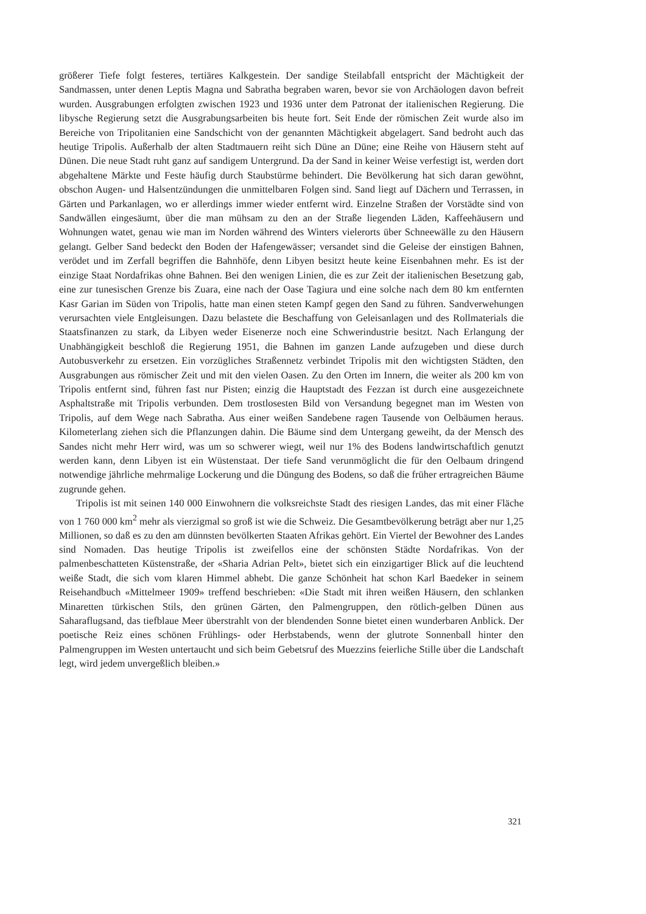größerer Tiefe folgt festeres, tertiäres Kalkgestein. Der sandige Steilabfall entspricht der Mächtigkeit der Sandmassen, unter denen Leptis Magna und Sabratha begraben waren, bevor sie von Archäologen davon befreit wurden. Ausgrabungen erfolgten zwischen 1923 und 1936 unter dem Patronat der italienischen Regierung. Die libysche Regierung setzt die Ausgrabungsarbeiten bis heute fort. Seit Ende der römischen Zeit wurde also im Bereiche von Tripolitanien eine Sandschicht von der genannten Mächtigkeit abgelagert. Sand bedroht auch das heutige Tripolis. Außerhalb der alten Stadtmauern reiht sich Düne an Düne; eine Reihe von Häusern steht auf Dünen. Die neue Stadt ruht ganz auf sandigem Untergrund. Da der Sand in keiner Weise verfestigt ist, werden dort abgehaltene Märkte und Feste häufig durch Staubstürme behindert. Die Bevölkerung hat sich daran gewöhnt, obschon Augen- und Halsentzündungen die unmittelbaren Folgen sind. Sand liegt auf Dächern und Terrassen, in Gärten und Parkanlagen, wo er allerdings immer wieder entfernt wird. Einzelne Straßen der Vorstädte sind von Sandwällen eingesäumt, über die man mühsam zu den an der Straße liegenden Läden, Kaffeehäusern und Wohnungen watet, genau wie man im Norden während des Winters vielerorts über Schneewälle zu den Häusern gelangt. Gelber Sand bedeckt den Boden der Hafengewässer; versandet sind die Geleise der einstigen Bahnen, verödet und im Zerfall begriffen die Bahnhöfe, denn Libyen besitzt heute keine Eisenbahnen mehr. Es ist der einzige Staat Nordafrikas ohne Bahnen. Bei den wenigen Linien, die es zur Zeit der italienischen Besetzung gab, eine zur tunesischen Grenze bis Zuara, eine nach der Oase Tagiura und eine solche nach dem 80 km entfernten Kasr Garian im Süden von Tripolis, hatte man einen steten Kampf gegen den Sand zu führen. Sandverwehungen verursachten viele Entgleisungen. Dazu belastete die Beschaffung von Geleisanlagen und des Rollmaterials die Staatsfinanzen zu stark, da Libyen weder Eisenerze noch eine Schwerindustrie besitzt. Nach Erlangung der Unabhängigkeit beschloß die Regierung 1951, die Bahnen im ganzen Lande aufzugeben und diese durch Autobusverkehr zu ersetzen. Ein vorzügliches Straßennetz verbindet Tripolis mit den wichtigsten Städten, den Ausgrabungen aus römischer Zeit und mit den vielen Oasen. Zu den Orten im Innern, die weiter als 200 km von Tripolis entfernt sind, führen fast nur Pisten; einzig die Hauptstadt des Fezzan ist durch eine ausgezeichnete Asphaltstraße mit Tripolis verbunden. Dem trostlosesten Bild von Versandung begegnet man im Westen von Tripolis, auf dem Wege nach Sabratha. Aus einer weißen Sandebene ragen Tausende von Oelbäumen heraus. Kilometerlang ziehen sich die Pflanzungen dahin. Die Bäume sind dem Untergang geweiht, da der Mensch des Sandes nicht mehr Herr wird, was um so schwerer wiegt, weil nur 1% des Bodens landwirtschaftlich genutzt werden kann, denn Libyen ist ein Wüstenstaat. Der tiefe Sand verunmöglicht die für den Oelbaum dringend notwendige jährliche mehrmalige Lockerung und die Düngung des Bodens, so daß die früher ertragreichen Bäume zugrunde gehen.
Tripolis ist mit seinen 140 000 Einwohnern die volksreichste Stadt des riesigen Landes, das mit einer Fläche von 1 760 000 km<sup>2</sup> mehr als vierzigmal so groß ist wie die Schweiz. Die Gesamtbevölkerung beträgt aber nur 1,25 Millionen, so daß es zu den am dünnsten bevölkerten Staaten Afrikas gehört. Ein Viertel der Bewohner des Landes sind Nomaden. Das heutige Tripolis ist zweifellos eine der schönsten Städte Nordafrikas. Von der palmenbeschatteten Küstenstraße, der «Sharia Adrian Pelt», bietet sich ein einzigartiger Blick auf die leuchtend weiße Stadt, die sich vom klaren Himmel abhebt. Die ganze Schönheit hat schon Karl Baedeker in seinem Reisehandbuch «Mittelmeer 1909» treffend beschrieben: «Die Stadt mit ihren weißen Häusern, den schlanken Minaretten türkischen Stils, den grünen Gärten, den Palmengruppen, den rötlich-gelben Dünen aus Saharaflugsand, das tiefblaue Meer überstrahlt von der blendenden Sonne bietet einen wunderbaren Anblick. Der poetische Reiz eines schönen Frühlings- oder Herbstabends, wenn der glutrote Sonnenball hinter den Palmengruppen im Westen untertaucht und sich beim Gebetsruf des Muezzins feierliche Stille über die Landschaft legt, wird jedem unvergeßlich bleiben.»
321